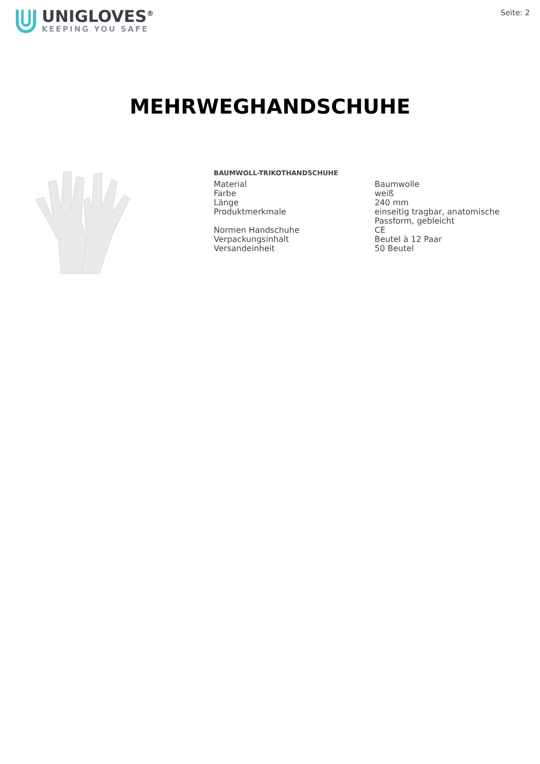UNIGLOVES<sup>®</sup>
KEEPING YOU SAFE
Seite: 2
MEHRWEGHANDSCHUHE
BAUMWOLL-TRIKOTHANDSCHUHE
| Material | Baumwolle |
| Farbe | weiß |
| Länge | 240 mm |
| Produktmerkmale | einseitig tragbar, anatomische Passform, gebleicht |
| Normen Handschuhe | CE |
| Verpackungsinhalt | Beutel à 12 Paar |
| Versandeinheit | 50 Beutel |